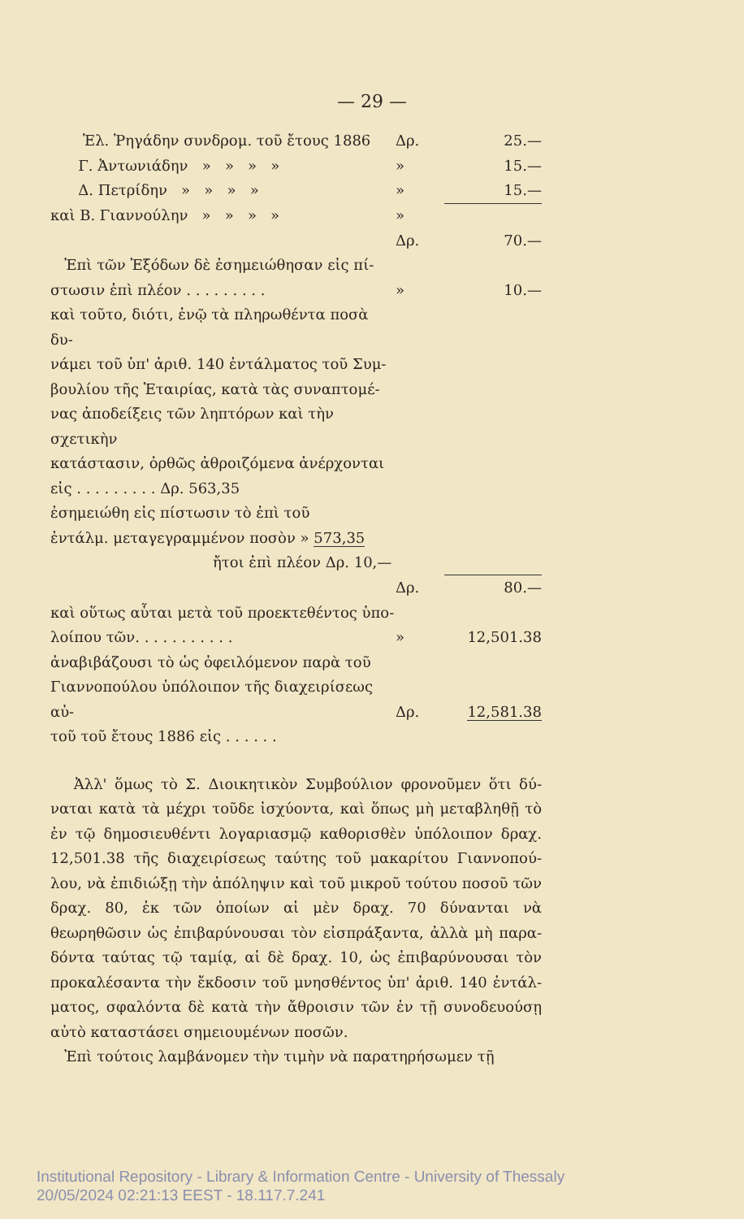— 29 —
| Ἑλ. Ῥηγάδην συνδρομ. τοῦ ἔτους 1886 | Δρ. | 25.— |
| Γ. Ἀντωνιάδην » » » » | » | 15.— |
| Δ. Πετρίδην » » » » | » | 15.— |
| καὶ Β. Γιαννούλην » » » » | » | |
| | Δρ. | 70.— |
| Ἐπὶ τῶν Ἐξόδων δὲ ἐσημειώθησαν εἰς πί- στωσιν ἐπὶ πλέον . . . . . . . . . | » | 10.— |
| καὶ τοῦτο, διότι, ἐνῷ τὰ πληρωθέντα ποσὰ δυ- νάμει τοῦ ὑπ' ἀριθ. 140 ἐντάλματος τοῦ Συμ- βουλίου τῆς Ἑταιρίας, κατὰ τὰς συναπτομέ- νας ἀποδείξεις τῶν ληπτόρων καὶ τὴν σχετικὴν κατάστασιν, ὀρθῶς ἀθροιζόμενα ἀνέρχονται εἰς . . . . . . . . . Δρ. 563,35 ἐσημειώθη εἰς πίστωσιν τὸ ἐπὶ τοῦ ἐντάλμ. μεταγεγραμμένον ποσὸν » 573,35 ἤτοι ἐπὶ πλέον Δρ. 10,— | | |
| | Δρ. | 80.— |
| καὶ οὕτως αὗται μετὰ τοῦ προεκτεθέντος ὑπο- λοίπου τῶν. . . . . . . . . . . | » | 12,501.38 |
| ἀναβιβάζουσι τὸ ὡς ὀφειλόμενον παρὰ τοῦ Γιαννοπούλου ὑπόλοιπον τῆς διαχειρίσεως αὐ- τοῦ τοῦ ἔτους 1886 εἰς . . . . . . | Δρ. | 12,581.38 |
Ἀλλ' ὅμως τὸ Σ. Διοικητικὸν Συμβούλιον φρονοῦμεν ὅτι δύ­ναται κατὰ τὰ μέχρι τοῦδε ἰσχύοντα, καὶ ὅπως μὴ μεταβληθῇ τὸ ἐν τῷ δημοσιευθέντι λογαριασμῷ καθορισθὲν ὑπόλοιπον δραχ. 12,501.38 τῆς διαχειρίσεως ταύτης τοῦ μακαρίτου Γιαννοπού­λου, νὰ ἐπιδιώξῃ τὴν ἀπόληψιν καὶ τοῦ μικροῦ τούτου ποσοῦ τῶν δραχ. 80, ἐκ τῶν ὁποίων αἱ μὲν δραχ. 70 δύνανται νὰ θεωρηθῶσιν ὡς ἐπιβαρύνουσαι τὸν εἰσπράξαντα, ἀλλὰ μὴ παρα­δόντα ταύτας τῷ ταμίᾳ, αἱ δὲ δραχ. 10, ὡς ἐπιβαρύνουσαι τὸν προκαλέσαντα τὴν ἔκδοσιν τοῦ μνησθέντος ὑπ' ἀριθ. 140 ἐντάλ­ματος, σφαλόντα δὲ κατὰ τὴν ἄθροισιν τῶν ἐν τῇ συνοδευούσῃ αὐτὸ καταστάσει σημειουμένων ποσῶν.
Ἐπὶ τούτοις λαμβάνομεν τὴν τιμὴν νὰ παρατηρήσωμεν τῇ
Institutional Repository - Library & Information Centre - University of Thessaly
20/05/2024 02:21:13 EEST - 18.117.7.241